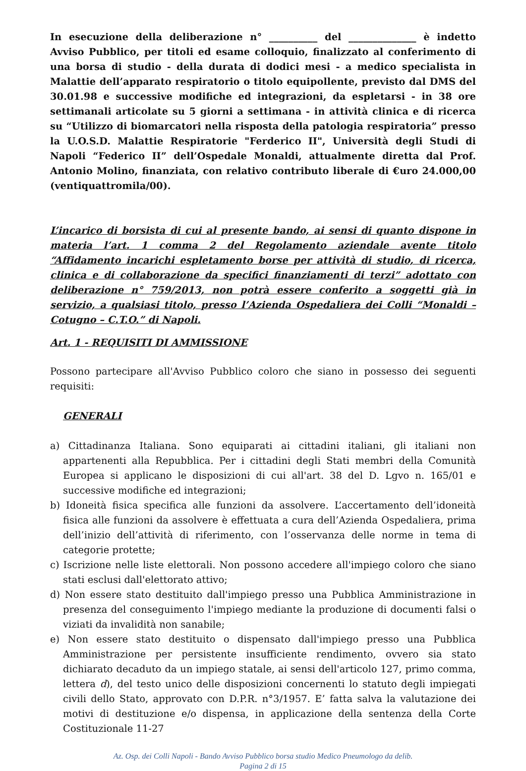In esecuzione della deliberazione n° __________ del ______________ è indetto Avviso Pubblico, per titoli ed esame colloquio, finalizzato al conferimento di una borsa di studio - della durata di dodici mesi - a medico specialista in Malattie dell’apparato respiratorio o titolo equipollente, previsto dal DMS del 30.01.98 e successive modifiche ed integrazioni, da espletarsi - in 38 ore settimanali articolate su 5 giorni a settimana - in attività clinica e di ricerca su “Utilizzo di biomarcatori nella risposta della patologia respiratoria” presso la U.O.S.D. Malattie Respiratorie "Ferderico II", Università degli Studi di Napoli “Federico II” dell’Ospedale Monaldi, attualmente diretta dal Prof. Antonio Molino, finanziata, con relativo contributo liberale di €uro 24.000,00 (ventiquattromila/00).
L’incarico di borsista di cui al presente bando, ai sensi di quanto dispone in materia l’art. 1 comma 2 del Regolamento aziendale avente titolo “Affidamento incarichi espletamento borse per attività di studio, di ricerca, clinica e di collaborazione da specifici finanziamenti di terzi” adottato con deliberazione n° 759/2013, non potrà essere conferito a soggetti già in servizio, a qualsiasi titolo, presso l’Azienda Ospedaliera dei Colli “Monaldi – Cotugno – C.T.O.” di Napoli.
Art. 1 - REQUISITI DI AMMISSIONE
Possono partecipare all'Avviso Pubblico coloro che siano in possesso dei seguenti requisiti:
GENERALI
a) Cittadinanza Italiana. Sono equiparati ai cittadini italiani, gli italiani non appartenenti alla Repubblica. Per i cittadini degli Stati membri della Comunità Europea si applicano le disposizioni di cui all'art. 38 del D. Lgvo n. 165/01 e successive modifiche ed integrazioni;
b) Idoneità fisica specifica alle funzioni da assolvere. L’accertamento dell’idoneità fisica alle funzioni da assolvere è effettuata a cura dell’Azienda Ospedaliera, prima dell’inizio dell’attività di riferimento, con l’osservanza delle norme in tema di categorie protette;
c) Iscrizione nelle liste elettorali. Non possono accedere all'impiego coloro che siano stati esclusi dall'elettorato attivo;
d) Non essere stato destituito dall'impiego presso una Pubblica Amministrazione in presenza del conseguimento l'impiego mediante la produzione di documenti falsi o viziati da invalidità non sanabile;
e) Non essere stato destituito o dispensato dall'impiego presso una Pubblica Amministrazione per persistente insufficiente rendimento, ovvero sia stato dichiarato decaduto da un impiego statale, ai sensi dell'articolo 127, primo comma, lettera d), del testo unico delle disposizioni concernenti lo statuto degli impiegati civili dello Stato, approvato con D.P.R. n°3/1957. E’ fatta salva la valutazione dei motivi di destituzione e/o dispensa, in applicazione della sentenza della Corte Costituzionale 11-27
Az. Osp. dei Colli Napoli - Bando Avviso Pubblico borsa studio Medico Pneumologo da delib.
Pagina 2 di 15